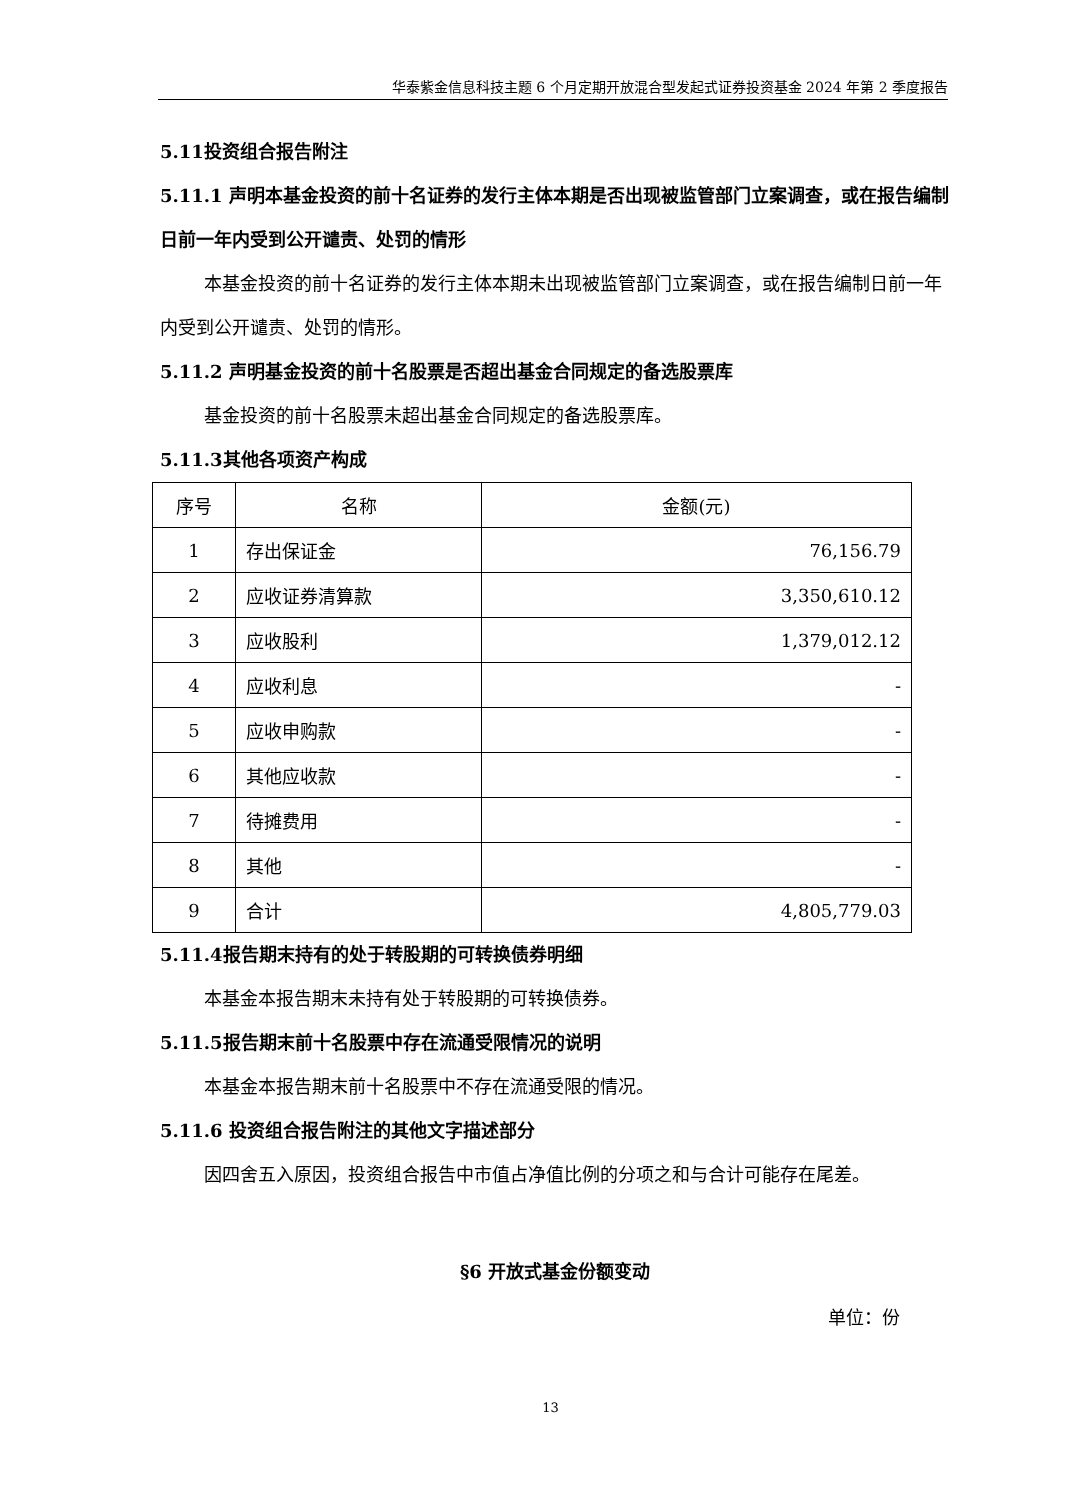华泰紫金信息科技主题 6 个月定期开放混合型发起式证券投资基金 2024 年第 2 季度报告
5.11投资组合报告附注
5.11.1 声明本基金投资的前十名证券的发行主体本期是否出现被监管部门立案调查，或在报告编制日前一年内受到公开谴责、处罚的情形
本基金投资的前十名证券的发行主体本期未出现被监管部门立案调查，或在报告编制日前一年内受到公开谴责、处罚的情形。
5.11.2 声明基金投资的前十名股票是否超出基金合同规定的备选股票库
基金投资的前十名股票未超出基金合同规定的备选股票库。
5.11.3其他各项资产构成
| 序号 | 名称 | 金额(元) |
| --- | --- | --- |
| 1 | 存出保证金 | 76,156.79 |
| 2 | 应收证券清算款 | 3,350,610.12 |
| 3 | 应收股利 | 1,379,012.12 |
| 4 | 应收利息 | - |
| 5 | 应收申购款 | - |
| 6 | 其他应收款 | - |
| 7 | 待摊费用 | - |
| 8 | 其他 | - |
| 9 | 合计 | 4,805,779.03 |
5.11.4报告期末持有的处于转股期的可转换债券明细
本基金本报告期末未持有处于转股期的可转换债券。
5.11.5报告期末前十名股票中存在流通受限情况的说明
本基金本报告期末前十名股票中不存在流通受限的情况。
5.11.6 投资组合报告附注的其他文字描述部分
因四舍五入原因，投资组合报告中市值占净值比例的分项之和与合计可能存在尾差。
§6 开放式基金份额变动
单位：份
13